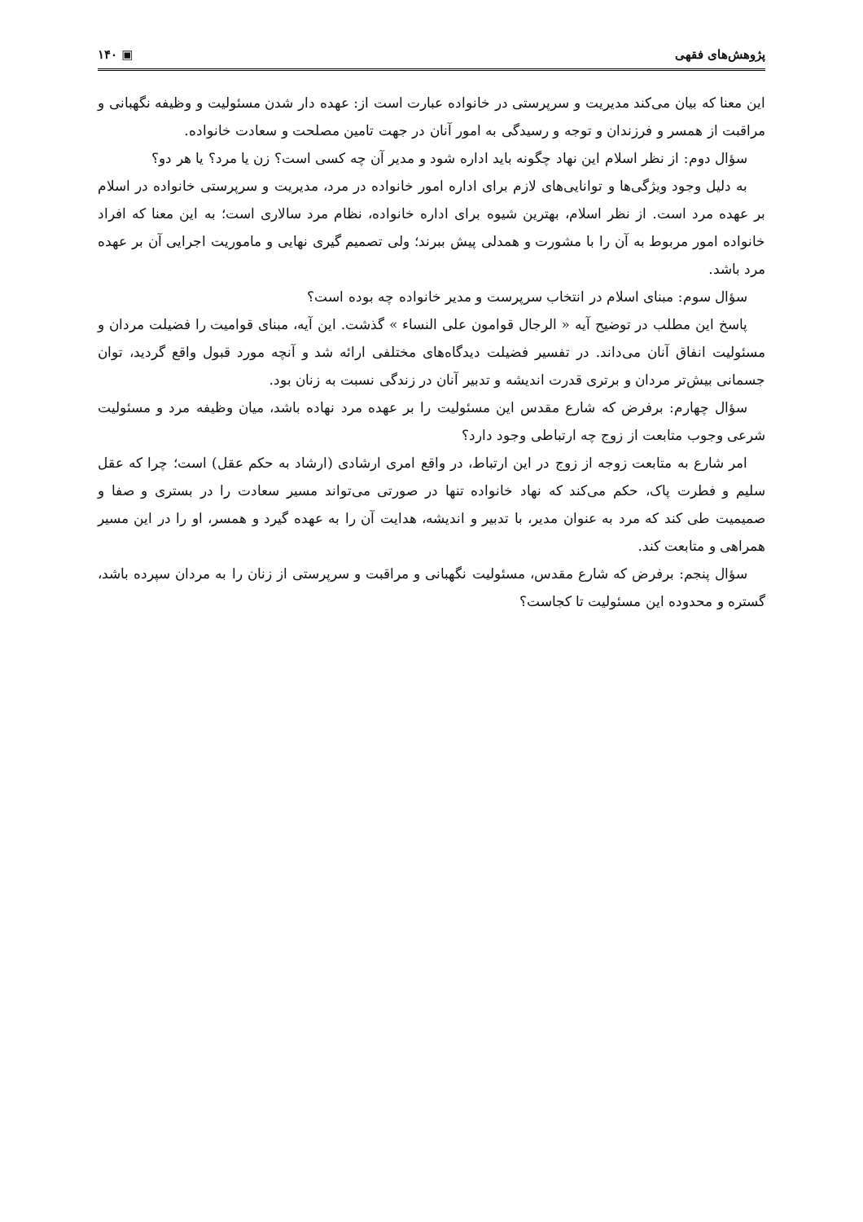پژوهش‌های فقهی ▣ ۱۴۰
این معنا که بیان می‌کند مدیریت و سرپرستی در خانواده عبارت است از: عهده دار شدن مسئولیت و وظیفه نگهبانی و مراقبت از همسر و فرزندان و توجه و رسیدگی به امور آنان در جهت تامین مصلحت و سعادت خانواده.
سؤال دوم: از نظر اسلام این نهاد چگونه باید اداره شود و مدیر آن چه کسی است؟ زن یا مرد؟ یا هر دو؟
به دلیل وجود ویژگی‌ها و توانایی‌های لازم برای اداره امور خانواده در مرد، مدیریت و سرپرستی خانواده در اسلام بر عهده مرد است. از نظر اسلام، بهترین شیوه برای اداره خانواده، نظام مرد سالاری است؛ به این معنا که افراد خانواده امور مربوط به آن را با مشورت و همدلی پیش ببرند؛ ولی تصمیم گیری نهایی و ماموریت اجرایی آن بر عهده مرد باشد.
سؤال سوم: مبنای اسلام در انتخاب سرپرست و مدیر خانواده چه بوده است؟
پاسخ این مطلب در توضیح آیه « الرجال قوامون علی النساء » گذشت. این آیه، مبنای قوامیت را فضیلت مردان و مسئولیت انفاق آنان می‌داند. در تفسیر فضیلت دیدگاه‌های مختلفی ارائه شد و آنچه مورد قبول واقع گردید، توان جسمانی بیش‌تر مردان و برتری قدرت اندیشه و تدبیر آنان در زندگی نسبت به زنان بود.
سؤال چهارم: برفرض که شارع مقدس این مسئولیت را بر عهده مرد نهاده باشد، میان وظیفه مرد و مسئولیت شرعی وجوب متابعت از زوج چه ارتباطی وجود دارد؟
امر شارع به متابعت زوجه از زوج در این ارتباط، در واقع امری ارشادی (ارشاد به حکم عقل) است؛ چرا که عقل سلیم و فطرت پاک، حکم می‌کند که نهاد خانواده تنها در صورتی می‌تواند مسیر سعادت را در بستری و صفا و صمیمیت طی کند که مرد به عنوان مدیر، با تدبیر و اندیشه، هدایت آن را به عهده گیرد و همسر، او را در این مسیر همراهی و متابعت کند.
سؤال پنجم: برفرض که شارع مقدس، مسئولیت نگهبانی و مراقبت و سرپرستی از زنان را به مردان سپرده باشد، گستره و محدوده این مسئولیت تا کجاست؟